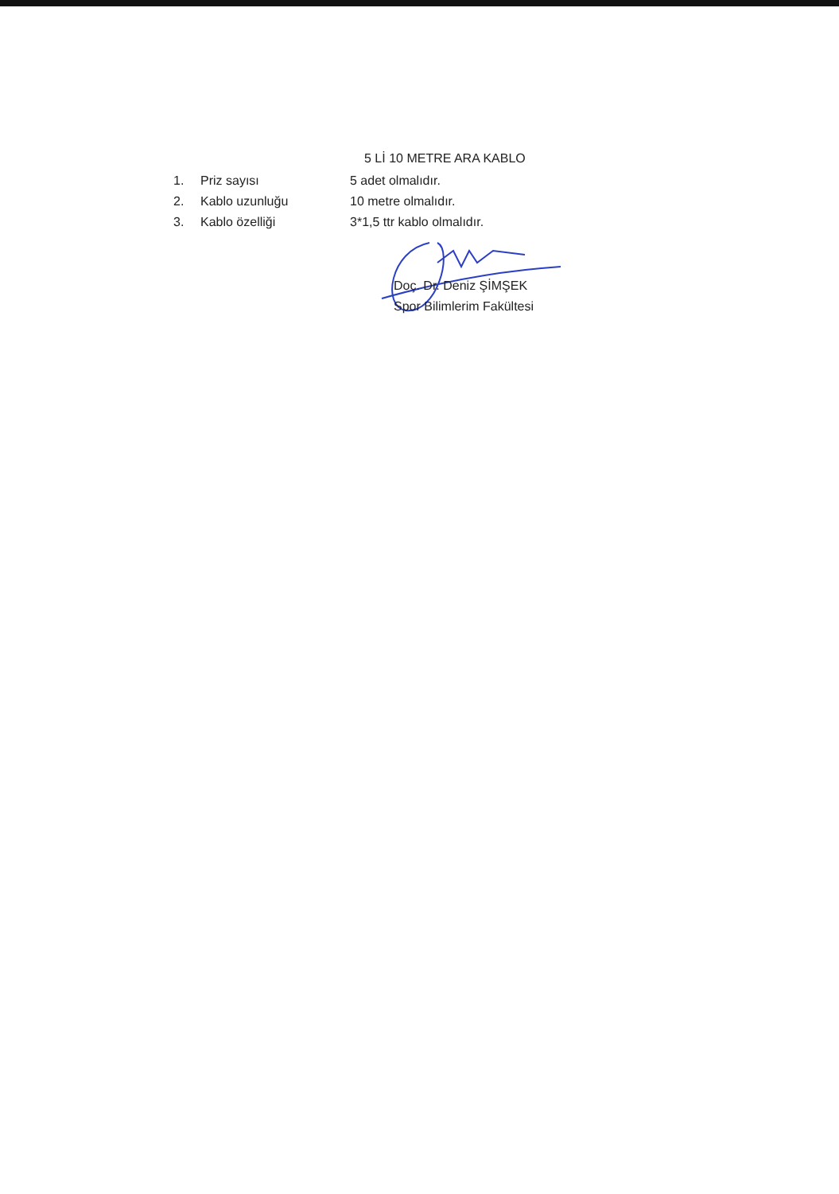5 Lİ 10 METRE ARA KABLO
| 1. | Priz sayısı | 5 adet olmalıdır. |
| 2. | Kablo uzunluğu | 10 metre olmalıdır. |
| 3. | Kablo özelliği | 3*1,5 ttr kablo olmalıdır. |
Doç. Dr. Deniz ŞİMŞEK
Spor Bilimlerim Fakültesi